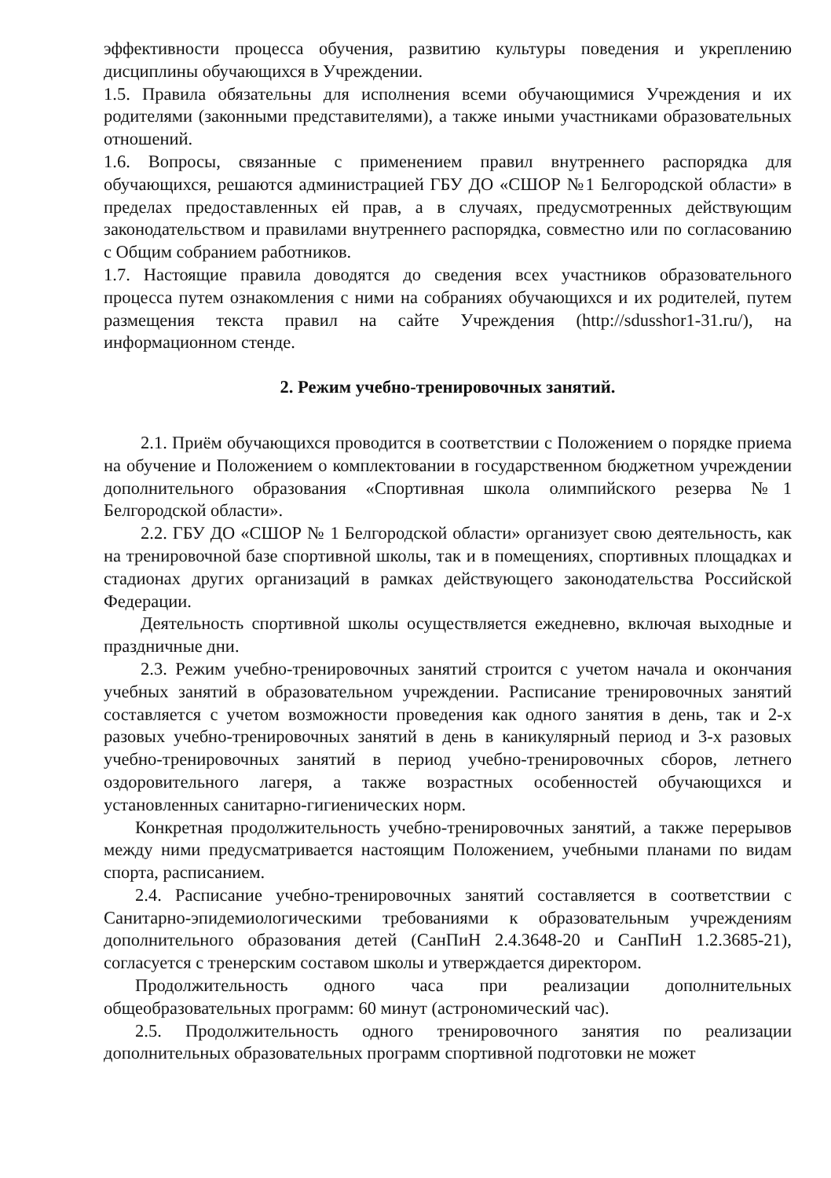эффективности процесса обучения, развитию культуры поведения и укреплению дисциплины обучающихся в Учреждении.
1.5. Правила обязательны для исполнения всеми обучающимися Учреждения и их родителями (законными представителями), а также иными участниками образовательных отношений.
1.6. Вопросы, связанные с применением правил внутреннего распорядка для обучающихся, решаются администрацией ГБУ ДО «СШОР №1 Белгородской области» в пределах предоставленных ей прав, а в случаях, предусмотренных действующим законодательством и правилами внутреннего распорядка, совместно или по согласованию с Общим собранием работников.
1.7. Настоящие правила доводятся до сведения всех участников образовательного процесса путем ознакомления с ними на собраниях обучающихся и их родителей, путем размещения текста правил на сайте Учреждения (http://sdusshor1-31.ru/), на информационном стенде.
2. Режим учебно-тренировочных занятий.
2.1. Приём обучающихся проводится в соответствии с Положением о порядке приема на обучение и Положением о комплектовании в государственном бюджетном учреждении дополнительного образования «Спортивная школа олимпийского резерва №1 Белгородской области».
2.2. ГБУ ДО «СШОР № 1 Белгородской области» организует свою деятельность, как на тренировочной базе спортивной школы, так и в помещениях, спортивных площадках и стадионах других организаций в рамках действующего законодательства Российской Федерации.
Деятельность спортивной школы осуществляется ежедневно, включая выходные и праздничные дни.
2.3. Режим учебно-тренировочных занятий строится с учетом начала и окончания учебных занятий в образовательном учреждении. Расписание тренировочных занятий составляется с учетом возможности проведения как одного занятия в день, так и 2-х разовых учебно-тренировочных занятий в день в каникулярный период и 3-х разовых учебно-тренировочных занятий в период учебно-тренировочных сборов, летнего оздоровительного лагеря, а также возрастных особенностей обучающихся и установленных санитарно-гигиенических норм.
Конкретная продолжительность учебно-тренировочных занятий, а также перерывов между ними предусматривается настоящим Положением, учебными планами по видам спорта, расписанием.
2.4. Расписание учебно-тренировочных занятий составляется в соответствии с Санитарно-эпидемиологическими требованиями к образовательным учреждениям дополнительного образования детей (СанПиН 2.4.3648-20 и СанПиН 1.2.3685-21), согласуется с тренерским составом школы и утверждается директором.
Продолжительность одного часа при реализации дополнительных общеобразовательных программ: 60 минут (астрономический час).
2.5. Продолжительность одного тренировочного занятия по реализации дополнительных образовательных программ спортивной подготовки не может